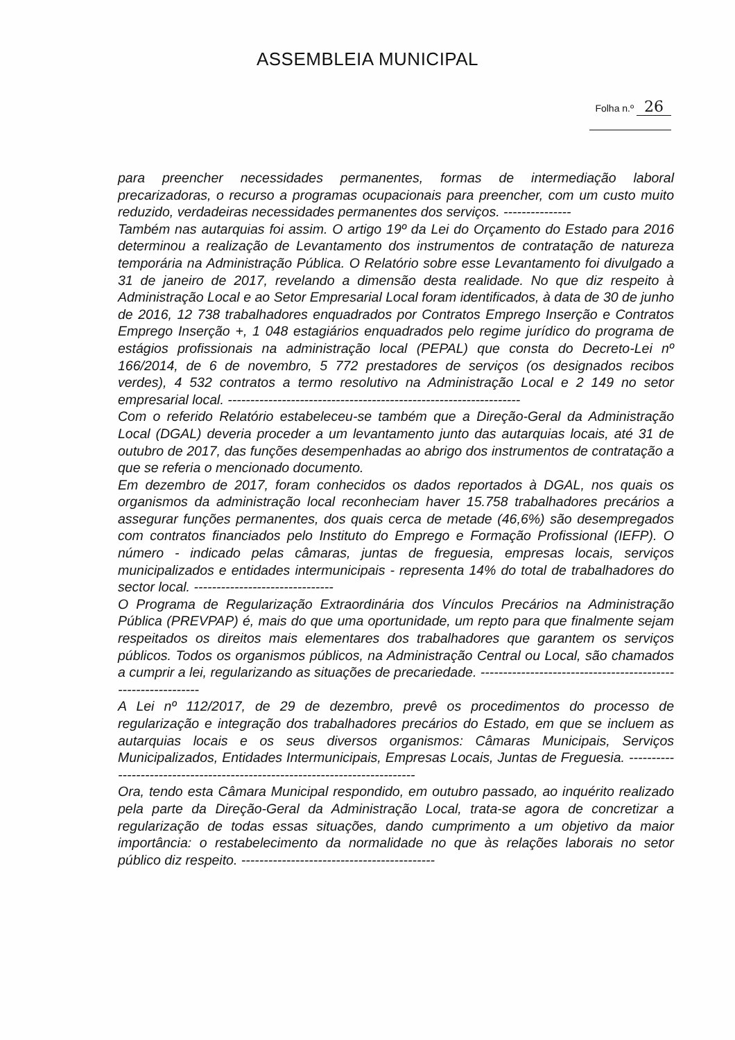ASSEMBLEIA MUNICIPAL
Folha n.º 26
para preencher necessidades permanentes, formas de intermediação laboral precarizadoras, o recurso a programas ocupacionais para preencher, com um custo muito reduzido, verdadeiras necessidades permanentes dos serviços. ---------------
Também nas autarquias foi assim. O artigo 19º da Lei do Orçamento do Estado para 2016 determinou a realização de Levantamento dos instrumentos de contratação de natureza temporária na Administração Pública. O Relatório sobre esse Levantamento foi divulgado a 31 de janeiro de 2017, revelando a dimensão desta realidade. No que diz respeito à Administração Local e ao Setor Empresarial Local foram identificados, à data de 30 de junho de 2016, 12 738 trabalhadores enquadrados por Contratos Emprego Inserção e Contratos Emprego Inserção +, 1 048 estagiários enquadrados pelo regime jurídico do programa de estágios profissionais na administração local (PEPAL) que consta do Decreto-Lei nº 166/2014, de 6 de novembro, 5 772 prestadores de serviços (os designados recibos verdes), 4 532 contratos a termo resolutivo na Administração Local e 2 149 no setor empresarial local. -----------------------------------------------------------------
Com o referido Relatório estabeleceu-se também que a Direção-Geral da Administração Local (DGAL) deveria proceder a um levantamento junto das autarquias locais, até 31 de outubro de 2017, das funções desempenhadas ao abrigo dos instrumentos de contratação a que se referia o mencionado documento.
Em dezembro de 2017, foram conhecidos os dados reportados à DGAL, nos quais os organismos da administração local reconheciam haver 15.758 trabalhadores precários a assegurar funções permanentes, dos quais cerca de metade (46,6%) são desempregados com contratos financiados pelo Instituto do Emprego e Formação Profissional (IEFP). O número - indicado pelas câmaras, juntas de freguesia, empresas locais, serviços municipalizados e entidades intermunicipais - representa 14% do total de trabalhadores do sector local. -------------------------------
O Programa de Regularização Extraordinária dos Vínculos Precários na Administração Pública (PREVPAP) é, mais do que uma oportunidade, um repto para que finalmente sejam respeitados os direitos mais elementares dos trabalhadores que garantem os serviços públicos. Todos os organismos públicos, na Administração Central ou Local, são chamados a cumprir a lei, regularizando as situações de precariedade. -------------------------------------------------------------
A Lei nº 112/2017, de 29 de dezembro, prevê os procedimentos do processo de regularização e integração dos trabalhadores precários do Estado, em que se incluem as autarquias locais e os seus diversos organismos: Câmaras Municipais, Serviços Municipalizados, Entidades Intermunicipais, Empresas Locais, Juntas de Freguesia. ----------------------------------------------------------------------------
Ora, tendo esta Câmara Municipal respondido, em outubro passado, ao inquérito realizado pela parte da Direção-Geral da Administração Local, trata-se agora de concretizar a regularização de todas essas situações, dando cumprimento a um objetivo da maior importância: o restabelecimento da normalidade no que às relações laborais no setor público diz respeito. -------------------------------------------